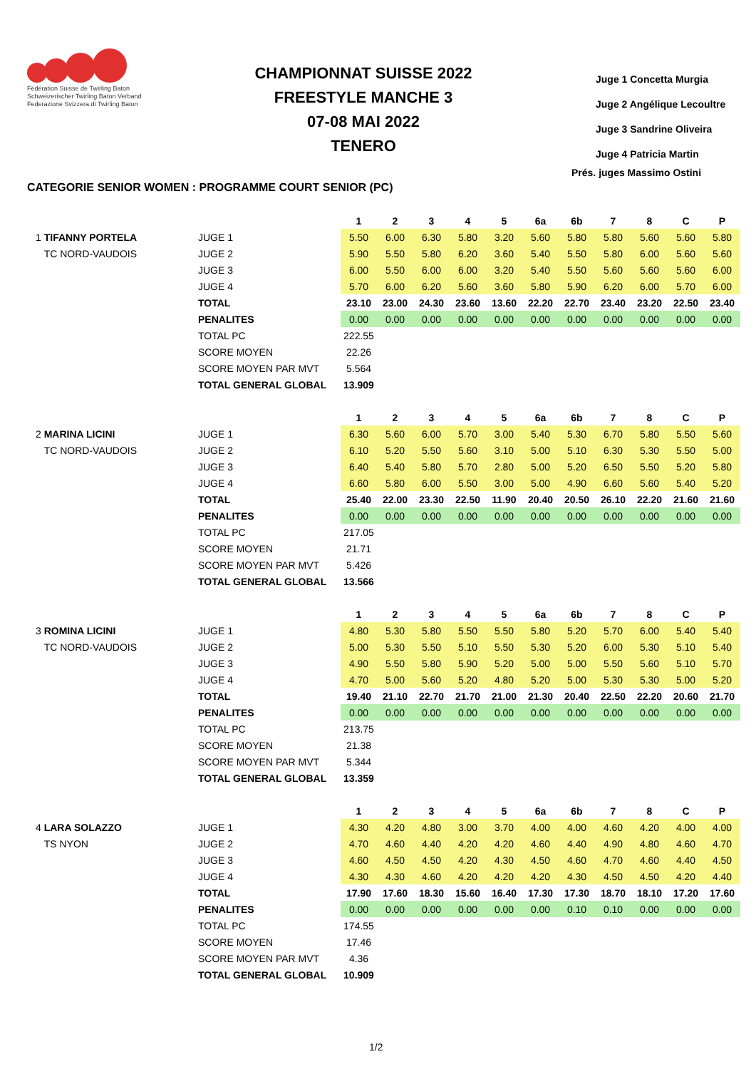Fédération Suisse de Twirling Baton
Schweizerischer Twirling Baton Verband
Federazione Svizzera di Twirling Baton
CHAMPIONNAT SUISSE 2022
FREESTYLE MANCHE 3
07-08 MAI 2022
TENERO
Juge 1 Concetta Murgia
Juge 2 Angélique Lecoultre
Juge 3 Sandrine Oliveira
Juge 4 Patricia Martin
Prés. juges Massimo Ostini
CATEGORIE SENIOR WOMEN : PROGRAMME COURT SENIOR (PC)
| | | 1 | 2 | 3 | 4 | 5 | 6a | 6b | 7 | 8 | C | P |
| 1 TIFANNY PORTELA | JUGE 1 | 5.50 | 6.00 | 6.30 | 5.80 | 3.20 | 5.60 | 5.80 | 5.80 | 5.60 | 5.60 | 5.80 |
| TC NORD-VAUDOIS | JUGE 2 | 5.90 | 5.50 | 5.80 | 6.20 | 3.60 | 5.40 | 5.50 | 5.80 | 6.00 | 5.60 | 5.60 |
| | JUGE 3 | 6.00 | 5.50 | 6.00 | 6.00 | 3.20 | 5.40 | 5.50 | 5.60 | 5.60 | 5.60 | 6.00 |
| | JUGE 4 | 5.70 | 6.00 | 6.20 | 5.60 | 3.60 | 5.80 | 5.90 | 6.20 | 6.00 | 5.70 | 6.00 |
| | TOTAL | 23.10 | 23.00 | 24.30 | 23.60 | 13.60 | 22.20 | 22.70 | 23.40 | 23.20 | 22.50 | 23.40 |
| | PENALITES | 0.00 | 0.00 | 0.00 | 0.00 | 0.00 | 0.00 | 0.00 | 0.00 | 0.00 | 0.00 | 0.00 |
| | TOTAL PC | 222.55 | | | | | | | | | | |
| | SCORE MOYEN | 22.26 | | | | | | | | | | |
| | SCORE MOYEN PAR MVT | 5.564 | | | | | | | | | | |
| | TOTAL GENERAL GLOBAL | 13.909 | | | | | | | | | | |
| | | 1 | 2 | 3 | 4 | 5 | 6a | 6b | 7 | 8 | C | P |
| 2 MARINA LICINI | JUGE 1 | 6.30 | 5.60 | 6.00 | 5.70 | 3.00 | 5.40 | 5.30 | 6.70 | 5.80 | 5.50 | 5.60 |
| TC NORD-VAUDOIS | JUGE 2 | 6.10 | 5.20 | 5.50 | 5.60 | 3.10 | 5.00 | 5.10 | 6.30 | 5.30 | 5.50 | 5.00 |
| | JUGE 3 | 6.40 | 5.40 | 5.80 | 5.70 | 2.80 | 5.00 | 5.20 | 6.50 | 5.50 | 5.20 | 5.80 |
| | JUGE 4 | 6.60 | 5.80 | 6.00 | 5.50 | 3.00 | 5.00 | 4.90 | 6.60 | 5.60 | 5.40 | 5.20 |
| | TOTAL | 25.40 | 22.00 | 23.30 | 22.50 | 11.90 | 20.40 | 20.50 | 26.10 | 22.20 | 21.60 | 21.60 |
| | PENALITES | 0.00 | 0.00 | 0.00 | 0.00 | 0.00 | 0.00 | 0.00 | 0.00 | 0.00 | 0.00 | 0.00 |
| | TOTAL PC | 217.05 | | | | | | | | | | |
| | SCORE MOYEN | 21.71 | | | | | | | | | | |
| | SCORE MOYEN PAR MVT | 5.426 | | | | | | | | | | |
| | TOTAL GENERAL GLOBAL | 13.566 | | | | | | | | | | |
| | | 1 | 2 | 3 | 4 | 5 | 6a | 6b | 7 | 8 | C | P |
| 3 ROMINA LICINI | JUGE 1 | 4.80 | 5.30 | 5.80 | 5.50 | 5.50 | 5.80 | 5.20 | 5.70 | 6.00 | 5.40 | 5.40 |
| TC NORD-VAUDOIS | JUGE 2 | 5.00 | 5.30 | 5.50 | 5.10 | 5.50 | 5.30 | 5.20 | 6.00 | 5.30 | 5.10 | 5.40 |
| | JUGE 3 | 4.90 | 5.50 | 5.80 | 5.90 | 5.20 | 5.00 | 5.00 | 5.50 | 5.60 | 5.10 | 5.70 |
| | JUGE 4 | 4.70 | 5.00 | 5.60 | 5.20 | 4.80 | 5.20 | 5.00 | 5.30 | 5.30 | 5.00 | 5.20 |
| | TOTAL | 19.40 | 21.10 | 22.70 | 21.70 | 21.00 | 21.30 | 20.40 | 22.50 | 22.20 | 20.60 | 21.70 |
| | PENALITES | 0.00 | 0.00 | 0.00 | 0.00 | 0.00 | 0.00 | 0.00 | 0.00 | 0.00 | 0.00 | 0.00 |
| | TOTAL PC | 213.75 | | | | | | | | | | |
| | SCORE MOYEN | 21.38 | | | | | | | | | | |
| | SCORE MOYEN PAR MVT | 5.344 | | | | | | | | | | |
| | TOTAL GENERAL GLOBAL | 13.359 | | | | | | | | | | |
| | | 1 | 2 | 3 | 4 | 5 | 6a | 6b | 7 | 8 | C | P |
| 4 LARA SOLAZZO | JUGE 1 | 4.30 | 4.20 | 4.80 | 3.00 | 3.70 | 4.00 | 4.00 | 4.60 | 4.20 | 4.00 | 4.00 |
| TS NYON | JUGE 2 | 4.70 | 4.60 | 4.40 | 4.20 | 4.20 | 4.60 | 4.40 | 4.90 | 4.80 | 4.60 | 4.70 |
| | JUGE 3 | 4.60 | 4.50 | 4.50 | 4.20 | 4.30 | 4.50 | 4.60 | 4.70 | 4.60 | 4.40 | 4.50 |
| | JUGE 4 | 4.30 | 4.30 | 4.60 | 4.20 | 4.20 | 4.20 | 4.30 | 4.50 | 4.50 | 4.20 | 4.40 |
| | TOTAL | 17.90 | 17.60 | 18.30 | 15.60 | 16.40 | 17.30 | 17.30 | 18.70 | 18.10 | 17.20 | 17.60 |
| | PENALITES | 0.00 | 0.00 | 0.00 | 0.00 | 0.00 | 0.00 | 0.10 | 0.10 | 0.00 | 0.00 | 0.00 |
| | TOTAL PC | 174.55 | | | | | | | | | | |
| | SCORE MOYEN | 17.46 | | | | | | | | | | |
| | SCORE MOYEN PAR MVT | 4.36 | | | | | | | | | | |
| | TOTAL GENERAL GLOBAL | 10.909 | | | | | | | | | | |
1/2